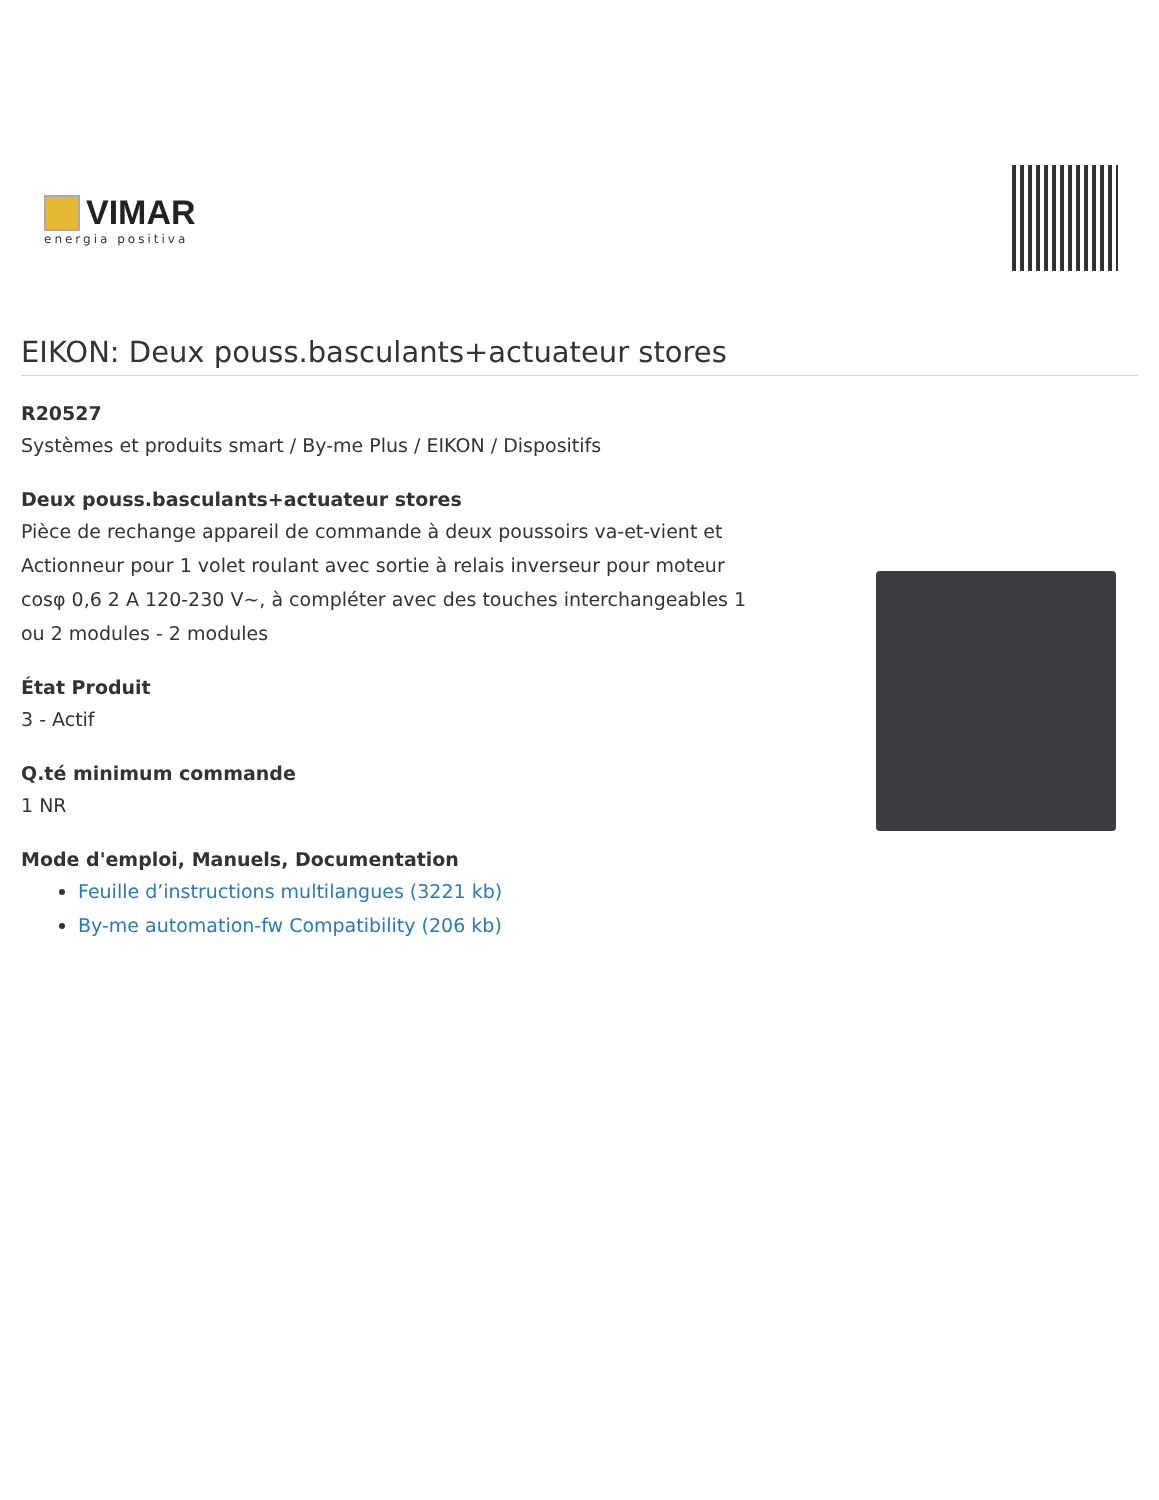VIMAR
energia positiva
EIKON: Deux pouss.basculants+actuateur stores
R20527
Systèmes et produits smart / By-me Plus / EIKON / Dispositifs
Deux pouss.basculants+actuateur stores
Pièce de rechange appareil de commande à deux poussoirs va-et-vient et Actionneur pour 1 volet roulant avec sortie à relais inverseur pour moteur cosφ 0,6 2 A 120-230 V~, à compléter avec des touches interchangeables 1 ou 2 modules - 2 modules
État Produit
3 - Actif
Q.té minimum commande
1 NR
Mode d'emploi, Manuels, Documentation
Feuille d’instructions multilangues (3221 kb)
By-me automation-fw Compatibility (206 kb)